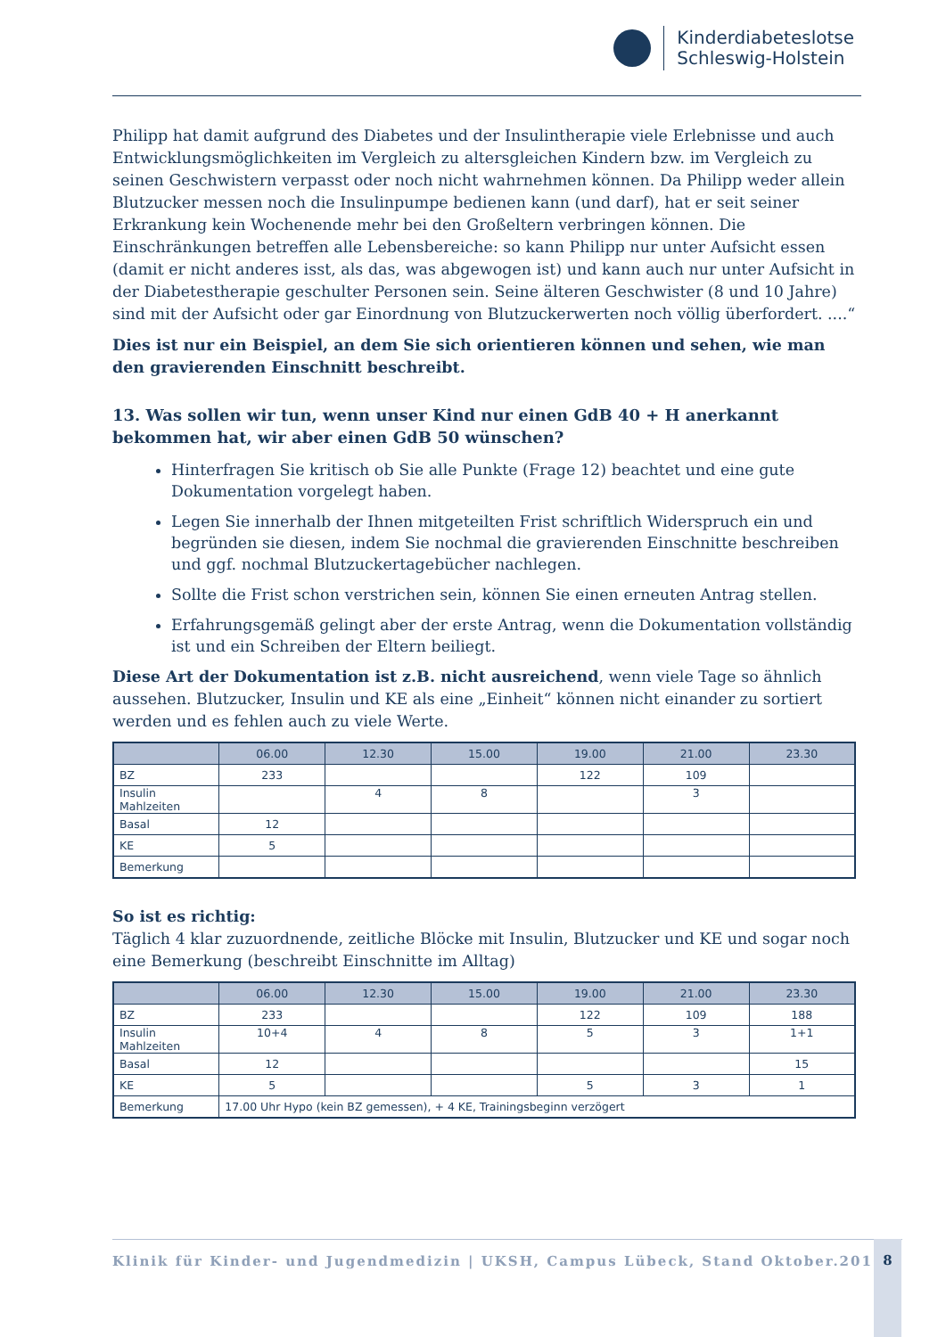Kinderdiabeteslotse
Schleswig-Holstein
Philipp hat damit aufgrund des Diabetes und der Insulintherapie viele Erlebnisse und auch Entwicklungsmöglichkeiten im Vergleich zu altersgleichen Kindern bzw. im Vergleich zu seinen Geschwistern verpasst oder noch nicht wahrnehmen können. Da Philipp weder allein Blutzucker messen noch die Insulinpumpe bedienen kann (und darf), hat er seit seiner Erkrankung kein Wochenende mehr bei den Großeltern verbringen können. Die Einschränkungen betreffen alle Lebensbereiche: so kann Philipp nur unter Aufsicht essen (damit er nicht anderes isst, als das, was abgewogen ist) und kann auch nur unter Aufsicht in der Diabetestherapie geschulter Personen sein. Seine älteren Geschwister (8 und 10 Jahre) sind mit der Aufsicht oder gar Einordnung von Blutzuckerwerten noch völlig überfordert. ....“
Dies ist nur ein Beispiel, an dem Sie sich orientieren können und sehen, wie man den gravierenden Einschnitt beschreibt.
13. Was sollen wir tun, wenn unser Kind nur einen GdB 40 + H anerkannt bekommen hat, wir aber einen GdB 50 wünschen?
Hinterfragen Sie kritisch ob Sie alle Punkte (Frage 12) beachtet und eine gute Dokumentation vorgelegt haben.
Legen Sie innerhalb der Ihnen mitgeteilten Frist schriftlich Widerspruch ein und begründen sie diesen, indem Sie nochmal die gravierenden Einschnitte beschreiben und ggf. nochmal Blutzuckertagebücher nachlegen.
Sollte die Frist schon verstrichen sein, können Sie einen erneuten Antrag stellen.
Erfahrungsgemäß gelingt aber der erste Antrag, wenn die Dokumentation vollständig ist und ein Schreiben der Eltern beiliegt.
Diese Art der Dokumentation ist z.B. nicht ausreichend, wenn viele Tage so ähnlich aussehen. Blutzucker, Insulin und KE als eine „Einheit“ können nicht einander zu sortiert werden und es fehlen auch zu viele Werte.
| | 06.00 | 12.30 | 15.00 | 19.00 | 21.00 | 23.30 |
| --- | --- | --- | --- | --- | --- | --- |
| BZ | 233 | | | 122 | 109 | |
| Insulin Mahlzeiten | | 4 | 8 | | 3 | |
| Basal | 12 | | | | | |
| KE | 5 | | | | | |
| Bemerkung | | | | | | |
So ist es richtig:
Täglich 4 klar zuzuordnende, zeitliche Blöcke mit Insulin, Blutzucker und KE und sogar noch eine Bemerkung (beschreibt Einschnitte im Alltag)
| | 06.00 | 12.30 | 15.00 | 19.00 | 21.00 | 23.30 |
| --- | --- | --- | --- | --- | --- | --- |
| BZ | 233 | | | 122 | 109 | 188 |
| Insulin Mahlzeiten | 10+4 | 4 | 8 | 5 | 3 | 1+1 |
| Basal | 12 | | | | | 15 |
| KE | 5 | | | 5 | 3 | 1 |
| Bemerkung | 17.00 Uhr Hypo (kein BZ gemessen), + 4 KE, Trainingsbeginn verzögert | | | | | |
Klinik für Kinder- und Jugendmedizin | UKSH, Campus Lübeck, Stand Oktober.2016 8